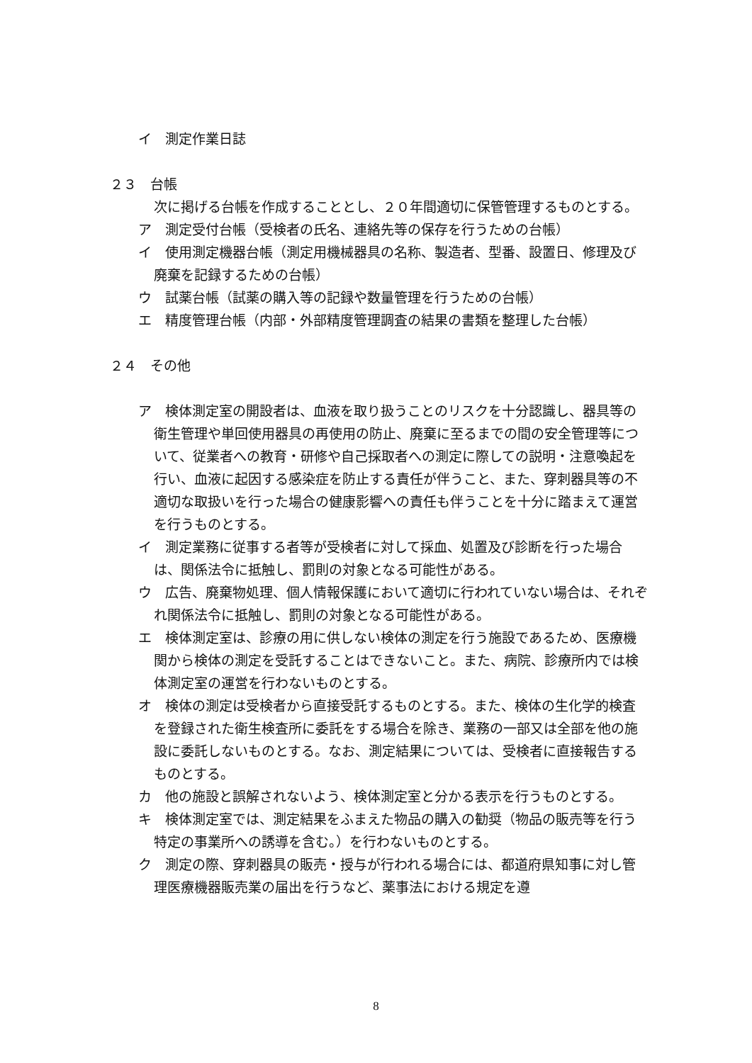イ　測定作業日誌
２３　台帳
次に掲げる台帳を作成することとし、２０年間適切に保管管理するものとする。
ア　測定受付台帳（受検者の氏名、連絡先等の保存を行うための台帳）
イ　使用測定機器台帳（測定用機械器具の名称、製造者、型番、設置日、修理及び廃棄を記録するための台帳）
ウ　試薬台帳（試薬の購入等の記録や数量管理を行うための台帳）
エ　精度管理台帳（内部・外部精度管理調査の結果の書類を整理した台帳）
２４　その他
ア　検体測定室の開設者は、血液を取り扱うことのリスクを十分認識し、器具等の衛生管理や単回使用器具の再使用の防止、廃棄に至るまでの間の安全管理等について、従業者への教育・研修や自己採取者への測定に際しての説明・注意喚起を行い、血液に起因する感染症を防止する責任が伴うこと、また、穿刺器具等の不適切な取扱いを行った場合の健康影響への責任も伴うことを十分に踏まえて運営を行うものとする。
イ　測定業務に従事する者等が受検者に対して採血、処置及び診断を行った場合は、関係法令に抵触し、罰則の対象となる可能性がある。
ウ　広告、廃棄物処理、個人情報保護において適切に行われていない場合は、それぞれ関係法令に抵触し、罰則の対象となる可能性がある。
エ　検体測定室は、診療の用に供しない検体の測定を行う施設であるため、医療機関から検体の測定を受託することはできないこと。また、病院、診療所内では検体測定室の運営を行わないものとする。
オ　検体の測定は受検者から直接受託するものとする。また、検体の生化学的検査を登録された衛生検査所に委託をする場合を除き、業務の一部又は全部を他の施設に委託しないものとする。なお、測定結果については、受検者に直接報告するものとする。
カ　他の施設と誤解されないよう、検体測定室と分かる表示を行うものとする。
キ　検体測定室では、測定結果をふまえた物品の購入の勧奨（物品の販売等を行う特定の事業所への誘導を含む。）を行わないものとする。
ク　測定の際、穿刺器具の販売・授与が行われる場合には、都道府県知事に対し管理医療機器販売業の届出を行うなど、薬事法における規定を遵
8